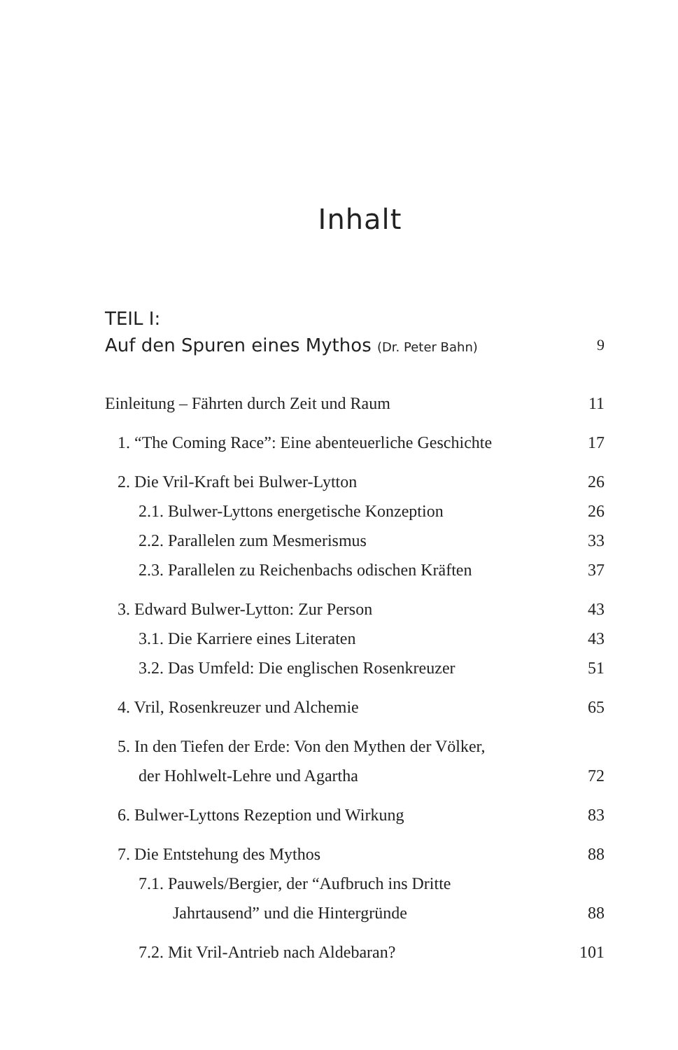Inhalt
TEIL I:
Auf den Spuren eines Mythos (Dr. Peter Bahn) 9
Einleitung – Fährten durch Zeit und Raum 11
1. “The Coming Race”: Eine abenteuerliche Geschichte 17
2. Die Vril-Kraft bei Bulwer-Lytton 26
2.1. Bulwer-Lyttons energetische Konzeption 26
2.2. Parallelen zum Mesmerismus 33
2.3. Parallelen zu Reichenbachs odischen Kräften 37
3. Edward Bulwer-Lytton: Zur Person 43
3.1. Die Karriere eines Literaten 43
3.2. Das Umfeld: Die englischen Rosenkreuzer 51
4. Vril, Rosenkreuzer und Alchemie 65
5. In den Tiefen der Erde: Von den Mythen der Völker,
der Hohlwelt-Lehre und Agartha 72
6. Bulwer-Lyttons Rezeption und Wirkung 83
7. Die Entstehung des Mythos 88
7.1. Pauwels/Bergier, der “Aufbruch ins Dritte
Jahrtausend” und die Hintergründe 88
7.2. Mit Vril-Antrieb nach Aldebaran? 101